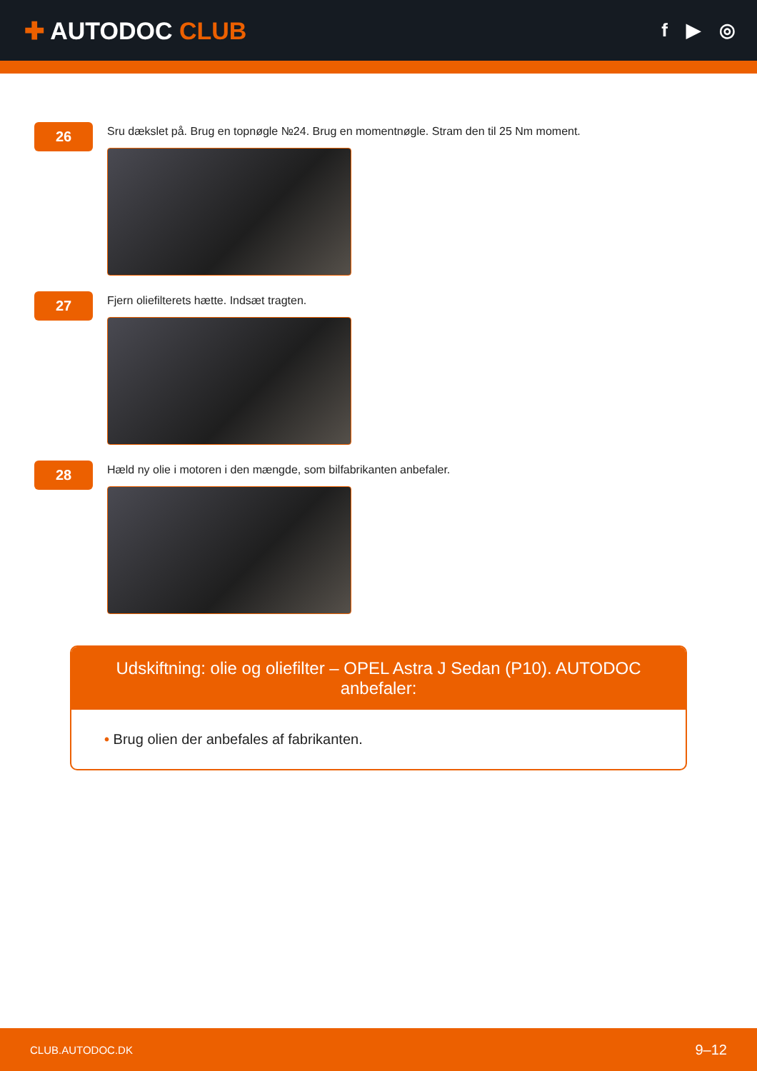✚ AUTODOC CLUB
f ▶ ◎
26
Sru dækslet på. Brug en topnøgle №24. Brug en momentnøgle. Stram den til 25 Nm moment.
27
Fjern oliefilterets hætte. Indsæt tragten.
28
Hæld ny olie i motoren i den mængde, som bilfabrikanten anbefaler.
Udskiftning: olie og oliefilter – OPEL Astra J Sedan (P10). AUTODOC anbefaler:
• Brug olien der anbefales af fabrikanten.
CLUB.AUTODOC.DK 9–12